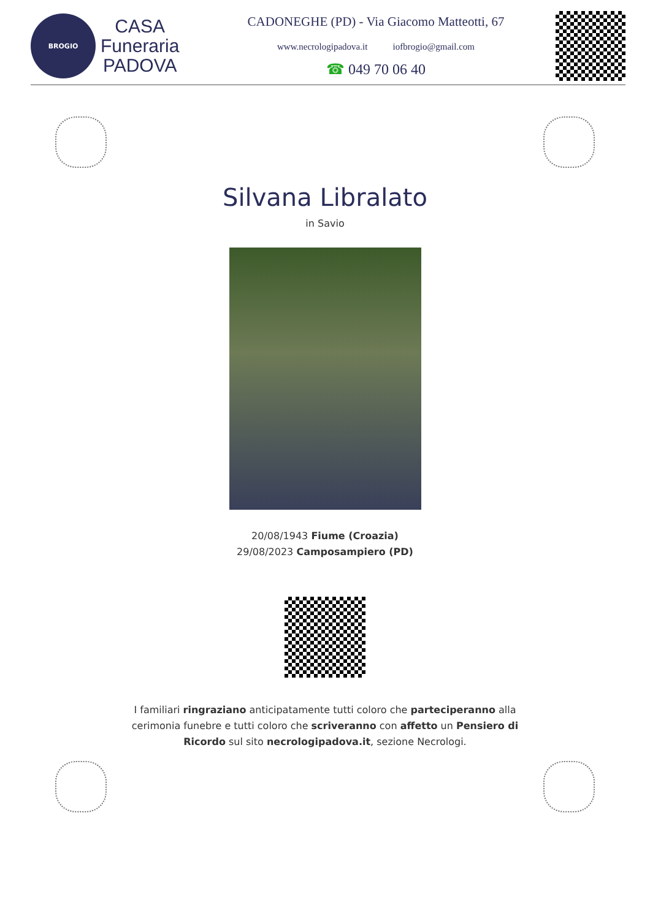BROGIO
CASA
Funeraria
PADOVA
CADONEGHE (PD) - Via Giacomo Matteotti, 67
www.necrologipadova.it iofbrogio@gmail.com
☎ 049 70 06 40
Silvana Libralato
in Savio
20/08/1943 Fiume (Croazia)
29/08/2023 Camposampiero (PD)
I familiari ringraziano anticipatamente tutti coloro che parteciperanno alla cerimonia funebre e tutti coloro che scriveranno con affetto un Pensiero di Ricordo sul sito necrologipadova.it, sezione Necrologi.